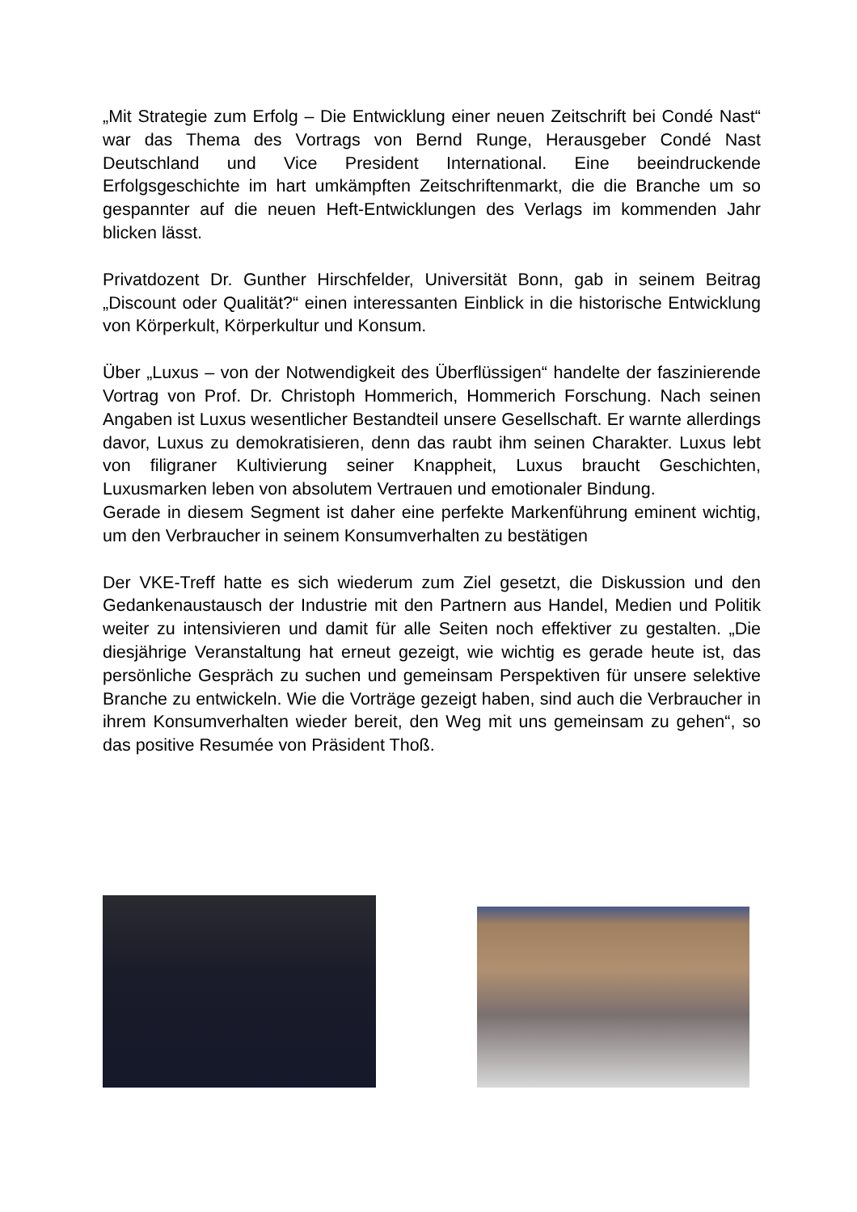„Mit Strategie zum Erfolg – Die Entwicklung einer neuen Zeitschrift bei Condé Nast“ war das Thema des Vortrags von Bernd Runge, Herausgeber Condé Nast Deutschland und Vice President International. Eine beeindruckende Erfolgsgeschichte im hart umkämpften Zeitschriftenmarkt, die die Branche um so gespannter auf die neuen Heft-Entwicklungen des Verlags im kommenden Jahr blicken lässt.
Privatdozent Dr. Gunther Hirschfelder, Universität Bonn, gab in seinem Beitrag „Discount oder Qualität?“ einen interessanten Einblick in die historische Entwicklung von Körperkult, Körperkultur und Konsum.
Über „Luxus – von der Notwendigkeit des Überflüssigen“ handelte der faszinierende Vortrag von Prof. Dr. Christoph Hommerich, Hommerich Forschung. Nach seinen Angaben ist Luxus wesentlicher Bestandteil unsere Gesellschaft. Er warnte allerdings davor, Luxus zu demokratisieren, denn das raubt ihm seinen Charakter. Luxus lebt von filigraner Kultivierung seiner Knappheit, Luxus braucht Geschichten, Luxusmarken leben von absolutem Vertrauen und emotionaler Bindung.
Gerade in diesem Segment ist daher eine perfekte Markenführung eminent wichtig, um den Verbraucher in seinem Konsumverhalten zu bestätigen
Der VKE-Treff hatte es sich wiederum zum Ziel gesetzt, die Diskussion und den Gedankenaustausch der Industrie mit den Partnern aus Handel, Medien und Politik weiter zu intensivieren und damit für alle Seiten noch effektiver zu gestalten. „Die diesjährige Veranstaltung hat erneut gezeigt, wie wichtig es gerade heute ist, das persönliche Gespräch zu suchen und gemeinsam Perspektiven für unsere selektive Branche zu entwickeln. Wie die Vorträge gezeigt haben, sind auch die Verbraucher in ihrem Konsumverhalten wieder bereit, den Weg mit uns gemeinsam zu gehen“, so das positive Resumée von Präsident Thoß.